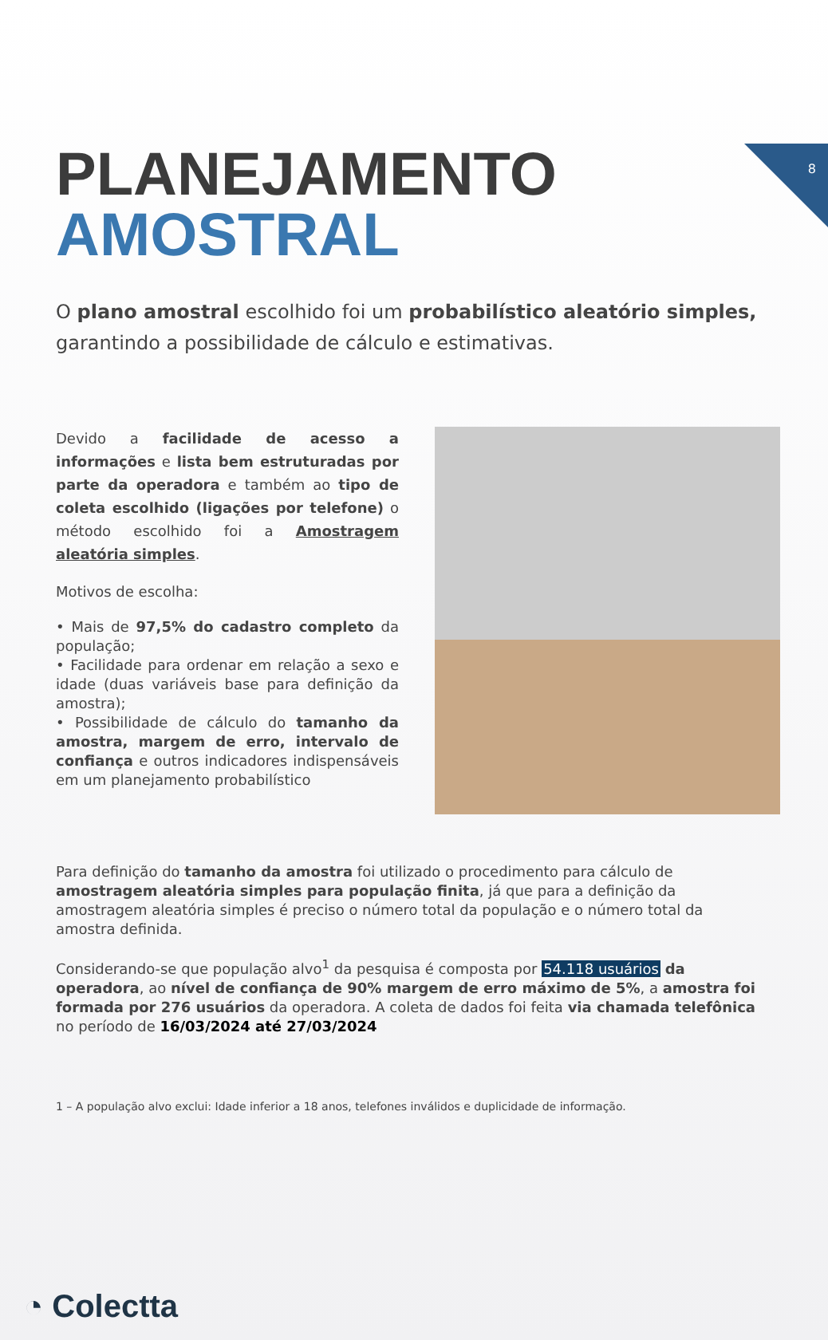8
PLANEJAMENTO
AMOSTRAL
O plano amostral escolhido foi um probabilístico aleatório simples, garantindo a possibilidade de cálculo e estimativas.
Devido a facilidade de acesso a informações e lista bem estruturadas por parte da operadora e também ao tipo de coleta escolhido (ligações por telefone) o método escolhido foi a Amostragem aleatória simples.
Motivos de escolha:
• Mais de 97,5% do cadastro completo da população;
• Facilidade para ordenar em relação a sexo e idade (duas variáveis base para definição da amostra);
• Possibilidade de cálculo do tamanho da amostra, margem de erro, intervalo de confiança e outros indicadores indispensáveis em um planejamento probabilístico
Para definição do tamanho da amostra foi utilizado o procedimento para cálculo de amostragem aleatória simples para população finita, já que para a definição da amostragem aleatória simples é preciso o número total da população e o número total da amostra definida.
Considerando-se que população alvo<sup>1</sup> da pesquisa é composta por 54.118 usuários da operadora, ao nível de confiança de 90% margem de erro máximo de 5%, a amostra foi formada por 276 usuários da operadora. A coleta de dados foi feita via chamada telefônica no período de 16/03/2024 até 27/03/2024
1 – A população alvo exclui: Idade inferior a 18 anos, telefones inválidos e duplicidade de informação.
◔ Colectta